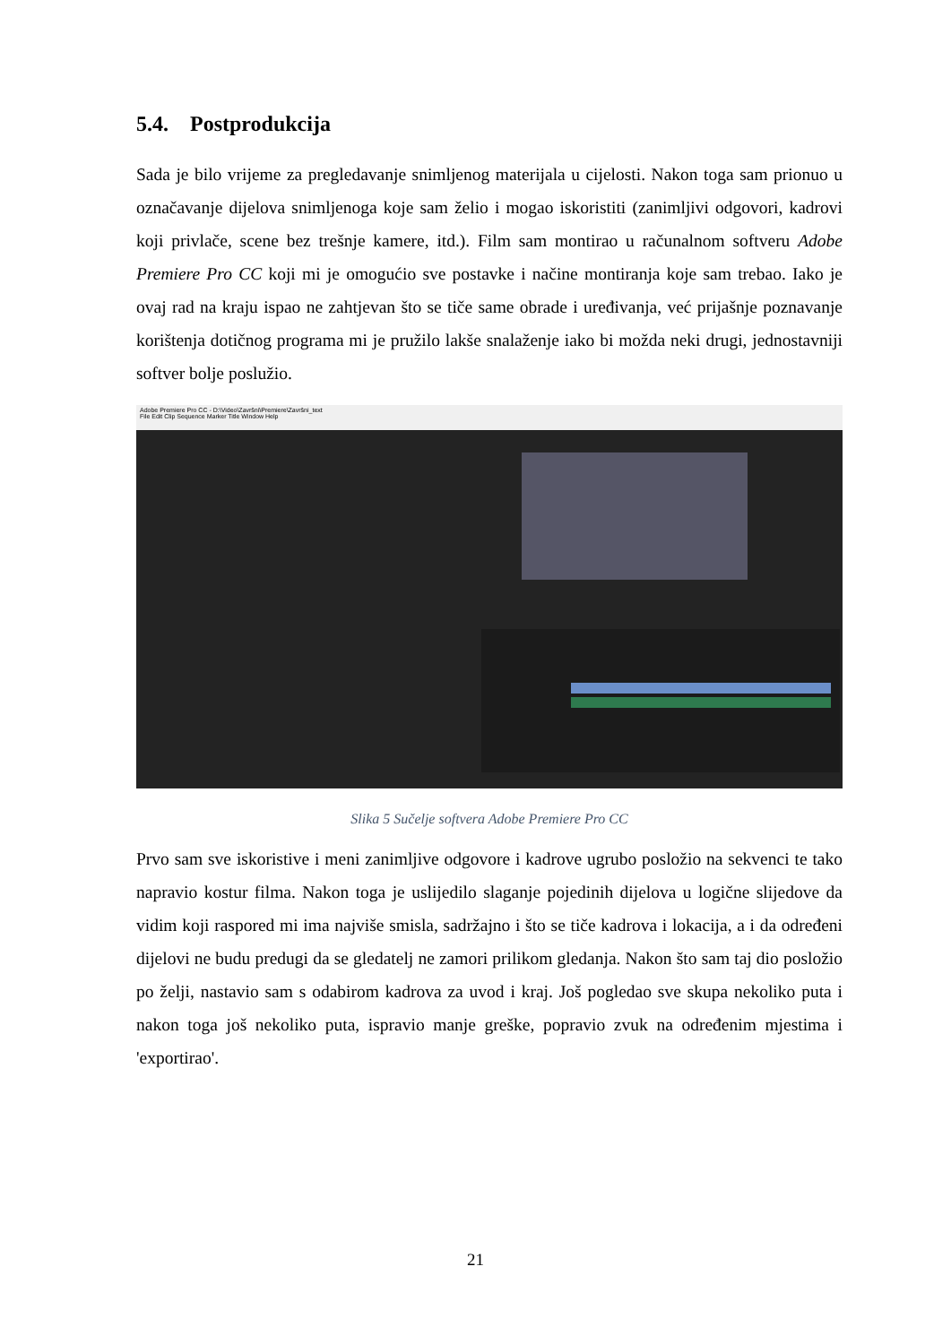5.4. Postprodukcija
Sada je bilo vrijeme za pregledavanje snimljenog materijala u cijelosti. Nakon toga sam prionuo u označavanje dijelova snimljenoga koje sam želio i mogao iskoristiti (zanimljivi odgovori, kadrovi koji privlače, scene bez trešnje kamere, itd.). Film sam montirao u računalnom softveru Adobe Premiere Pro CC koji mi je omogućio sve postavke i načine montiranja koje sam trebao. Iako je ovaj rad na kraju ispao ne zahtjevan što se tiče same obrade i uređivanja, već prijašnje poznavanje korištenja dotičnog programa mi je pružilo lakše snalaženje iako bi možda neki drugi, jednostavniji softver bolje poslužio.
Adobe Premiere Pro CC - D:\Video\Završni\Premiere\Završni_text
File Edit Clip Sequence Marker Title Window Help
Slika 5 Sučelje softvera Adobe Premiere Pro CC
Prvo sam sve iskoristive i meni zanimljive odgovore i kadrove ugrubo posložio na sekvenci te tako napravio kostur filma. Nakon toga je uslijedilo slaganje pojedinih dijelova u logične slijedove da vidim koji raspored mi ima najviše smisla, sadržajno i što se tiče kadrova i lokacija, a i da određeni dijelovi ne budu predugi da se gledatelj ne zamori prilikom gledanja. Nakon što sam taj dio posložio po želji, nastavio sam s odabirom kadrova za uvod i kraj. Još pogledao sve skupa nekoliko puta i nakon toga još nekoliko puta, ispravio manje greške, popravio zvuk na određenim mjestima i 'exportirao'.
21